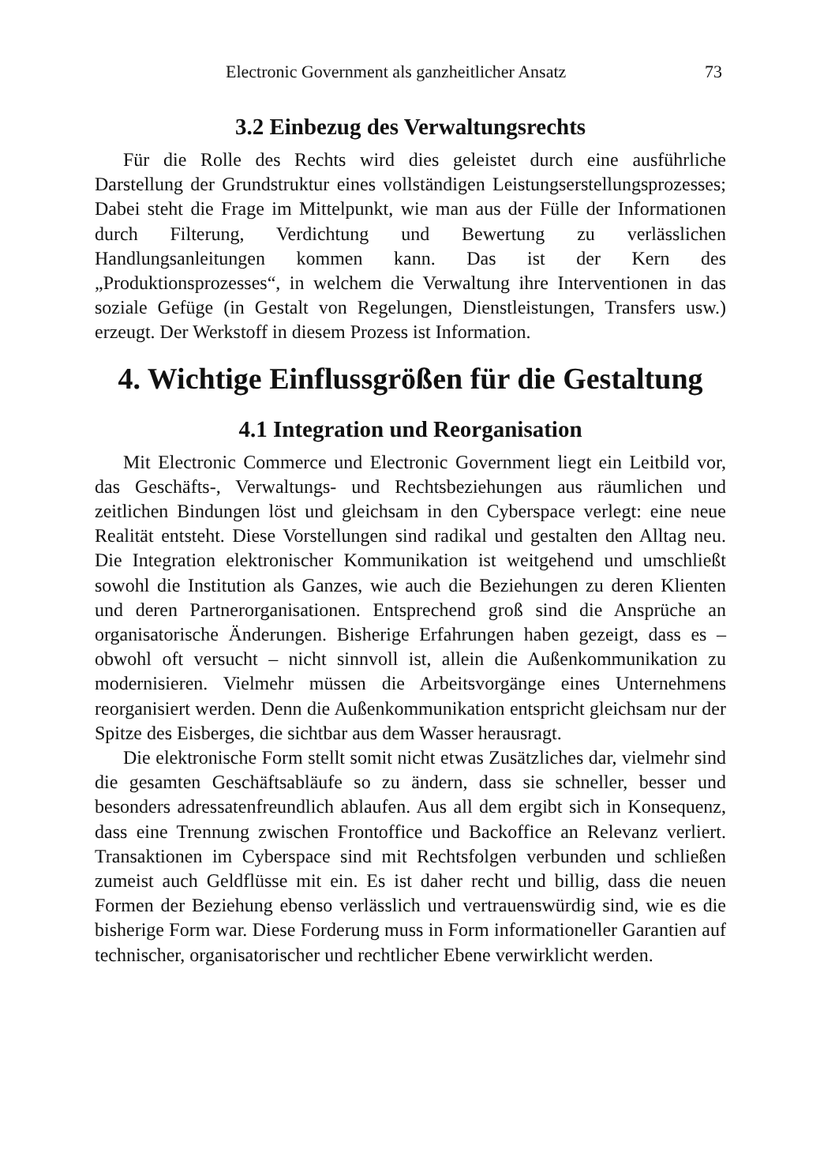Electronic Government als ganzheitlicher Ansatz 73
3.2 Einbezug des Verwaltungsrechts
Für die Rolle des Rechts wird dies geleistet durch eine ausführliche Darstellung der Grundstruktur eines vollständigen Leistungserstellungs­prozesses; Dabei steht die Frage im Mittelpunkt, wie man aus der Fülle der Informationen durch Filterung, Verdichtung und Bewertung zu ver­lässlichen Handlungsanleitungen kommen kann. Das ist der Kern des „Produktionsprozesses“, in welchem die Verwaltung ihre Interventionen in das soziale Gefüge (in Gestalt von Regelungen, Dienstleistungen, Transfers usw.) erzeugt. Der Werkstoff in diesem Prozess ist Information.
4. Wichtige Einflussgrößen für die Gestaltung
4.1 Integration und Reorganisation
Mit Electronic Commerce und Electronic Government liegt ein Leit­bild vor, das Geschäfts-, Verwaltungs- und Rechtsbeziehungen aus räum­lichen und zeitlichen Bindungen löst und gleichsam in den Cyberspace verlegt: eine neue Realität entsteht. Diese Vorstellungen sind radikal und gestalten den Alltag neu. Die Integration elektronischer Kommunikation ist weitgehend und umschließt sowohl die Institution als Ganzes, wie auch die Beziehungen zu deren Klienten und deren Partnerorganisationen. Entsprechend groß sind die Ansprüche an organisatorische Änderungen. Bisherige Erfahrungen haben gezeigt, dass es – obwohl oft versucht – nicht sinnvoll ist, allein die Außenkommunikation zu modernisieren. Vielmehr müssen die Arbeitsvorgänge eines Unternehmens reorganisiert werden. Denn die Außenkommunikation entspricht gleichsam nur der Spitze des Eisberges, die sichtbar aus dem Wasser herausragt.
Die elektronische Form stellt somit nicht etwas Zusätzliches dar, vielmehr sind die gesamten Geschäftsabläufe so zu ändern, dass sie schneller, besser und besonders adressatenfreundlich ablaufen. Aus all dem ergibt sich in Konsequenz, dass eine Trennung zwischen Frontoffice und Backoffice an Relevanz verliert. Transaktionen im Cyberspace sind mit Rechtsfolgen verbunden und schließen zumeist auch Geldflüsse mit ein. Es ist daher recht und billig, dass die neuen Formen der Beziehung ebenso verlässlich und vertrauenswürdig sind, wie es die bisherige Form war. Diese Forderung muss in Form informationeller Garantien auf tech­nischer, organisatorischer und rechtlicher Ebene verwirklicht werden.